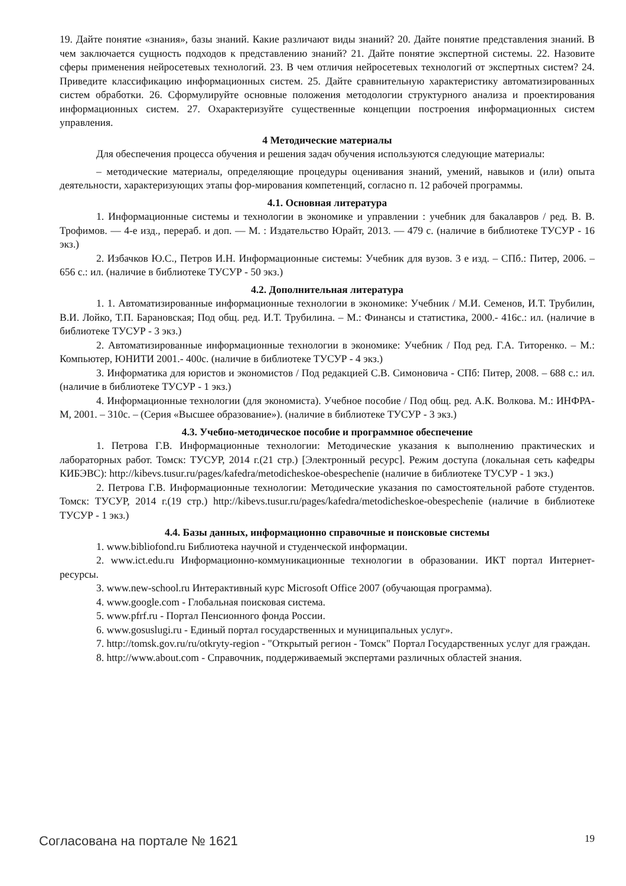19. Дайте понятие «знания», базы знаний. Какие различают виды знаний? 20. Дайте понятие представления знаний. В чем заключается сущность подходов к представлению знаний? 21. Дайте понятие экспертной системы. 22. Назовите сферы применения нейросетевых технологий. 23. В чем отличия нейросетевых технологий от экспертных систем? 24. Приведите классификацию информационных систем. 25. Дайте сравнительную характеристику автоматизированных систем обработки. 26. Сформулируйте основные положения методологии структурного анализа и проектирования информационных систем. 27. Охарактеризуйте существенные концепции построения информационных систем управления.
4 Методические материалы
Для обеспечения процесса обучения и решения задач обучения используются следующие материалы:
– методические материалы, определяющие процедуры оценивания знаний, умений, навыков и (или) опыта деятельности, характеризующих этапы фор-мирования компетенций, согласно п. 12 рабочей программы.
4.1. Основная литература
1. Информационные системы и технологии в экономике и управлении : учебник для бакалавров / ред. В. В. Трофимов. — 4-е изд., перераб. и доп. — М. : Издательство Юрайт, 2013. — 479 с. (наличие в библиотеке ТУСУР - 16 экз.)
2. Избачков Ю.С., Петров И.Н. Информационные системы: Учебник для вузов. 3 е изд. – СПб.: Питер, 2006. – 656 с.: ил. (наличие в библиотеке ТУСУР - 50 экз.)
4.2. Дополнительная литература
1. 1. Автоматизированные информационные технологии в экономике: Учебник / М.И. Семенов, И.Т. Трубилин, В.И. Лойко, Т.П. Барановская; Под общ. ред. И.Т. Трубилина. – М.: Финансы и статистика, 2000.- 416с.: ил. (наличие в библиотеке ТУСУР - 3 экз.)
2. Автоматизированные информационные технологии в экономике: Учебник / Под ред. Г.А. Титоренко. – М.: Компьютер, ЮНИТИ 2001.- 400с. (наличие в библиотеке ТУСУР - 4 экз.)
3. Информатика для юристов и экономистов / Под редакцией С.В. Симоновича - СПб: Питер, 2008. – 688 с.: ил. (наличие в библиотеке ТУСУР - 1 экз.)
4. Информационные технологии (для экономиста). Учебное пособие / Под общ. ред. А.К. Волкова. М.: ИНФРА-М, 2001. – 310с. – (Серия «Высшее образование»). (наличие в библиотеке ТУСУР - 3 экз.)
4.3. Учебно-методическое пособие и программное обеспечение
1. Петрова Г.В. Информационные технологии: Методические указания к выполнению практических и лабораторных работ. Томск: ТУСУР, 2014 г.(21 стр.) [Электронный ресурс]. Режим доступа (локальная сеть кафедры КИБЭВС): http://kibevs.tusur.ru/pages/kafedra/metodicheskoe-obespechenie (наличие в библиотеке ТУСУР - 1 экз.)
2. Петрова Г.В. Информационные технологии: Методические указания по самостоятельной работе студентов. Томск: ТУСУР, 2014 г.(19 стр.) http://kibevs.tusur.ru/pages/kafedra/metodicheskoe-obespechenie (наличие в библиотеке ТУСУР - 1 экз.)
4.4. Базы данных, информационно справочные и поисковые системы
1. www.bibliofond.ru Библиотека научной и студенческой информации.
2. www.ict.edu.ru Информационно-коммуникационные технологии в образовании. ИКТ портал Интернет-ресурсы.
3. www.new-school.ru Интерактивный курс Microsoft Office 2007 (обучающая программа).
4. www.google.com - Глобальная поисковая система.
5. www.pfrf.ru - Портал Пенсионного фонда России.
6. www.gosuslugi.ru - Единый портал государственных и муниципальных услуг».
7. http://tomsk.gov.ru/ru/otkryty-region - "Открытый регион - Томск" Портал Государственных услуг для граждан.
8. http://www.about.com - Справочник, поддерживаемый экспертами различных областей знания.
Согласована на портале № 1621 19